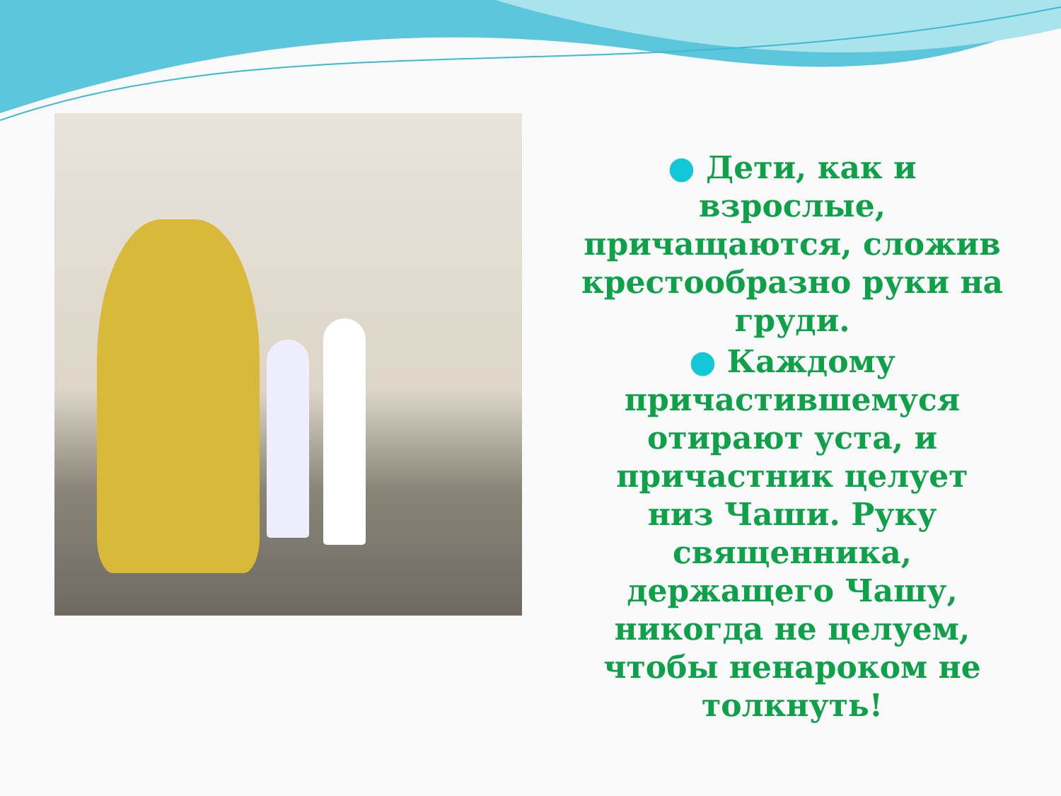● Дети, как и взрослые, причащаются, сложив крестообразно руки на груди.
● Каждому причастившемуся отирают уста, и причастник целует низ Чаши. Руку священника, держащего Чашу, никогда не целуем, чтобы ненароком не толкнуть!